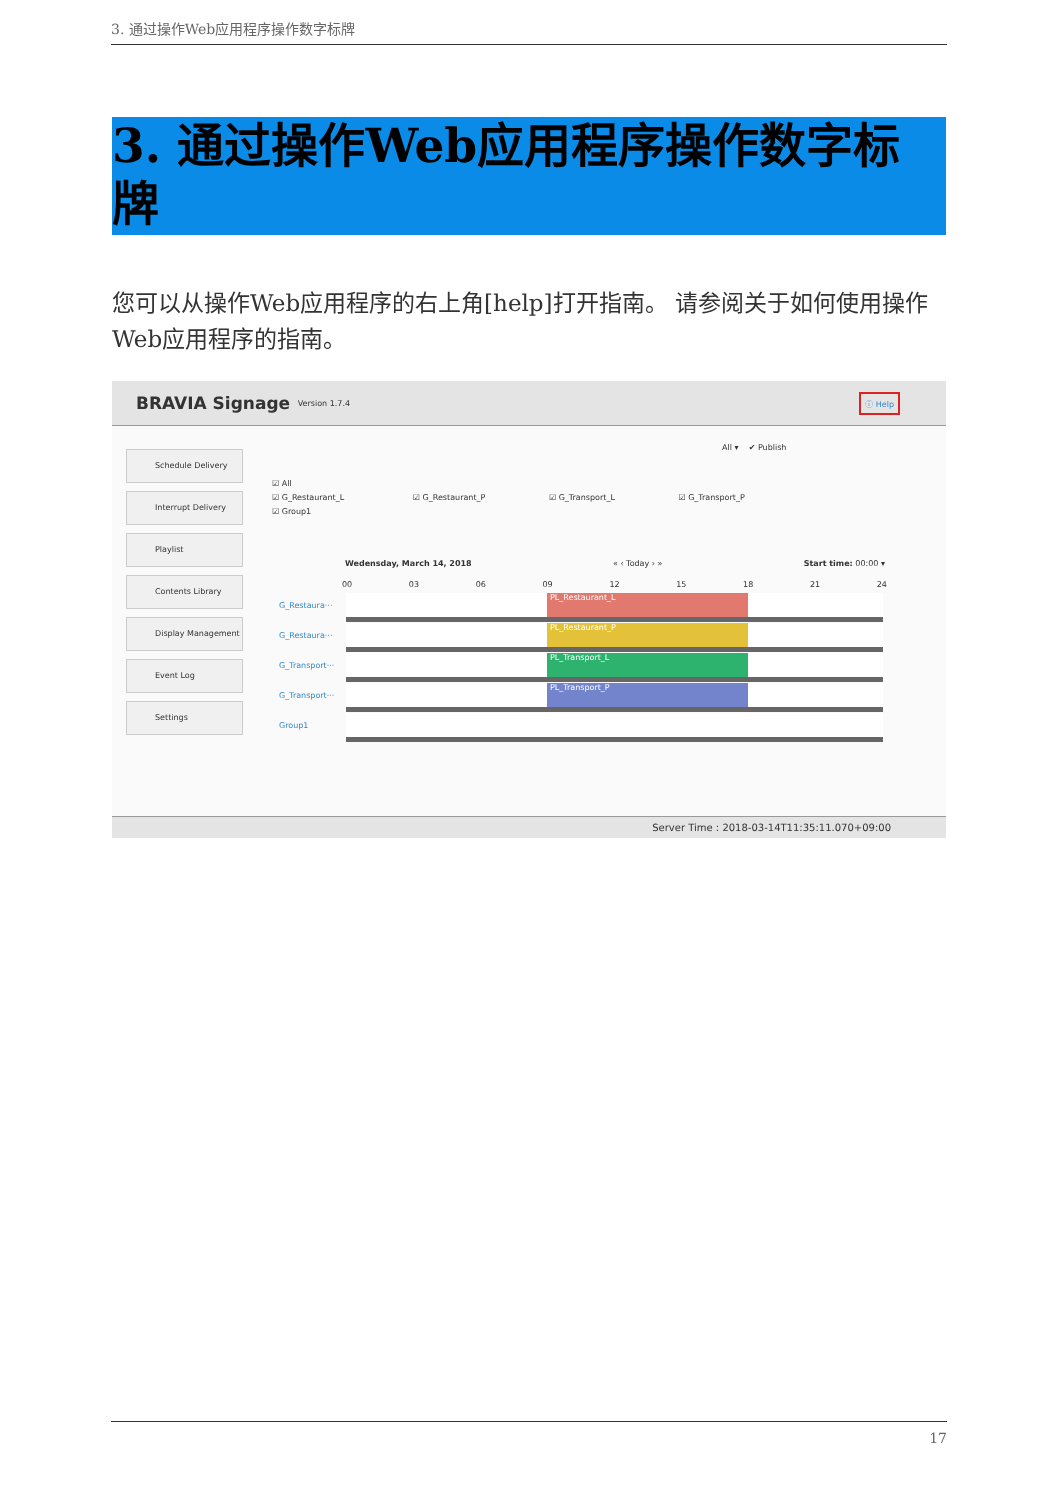3. 通过操作Web应用程序操作数字标牌
3. 通过操作Web应用程序操作数字标牌
您可以从操作Web应用程序的右上角[help]打开指南。 请参阅关于如何使用操作Web应用程序的指南。
BRAVIA Signage Version 1.7.4 ⓘ Help
Schedule Delivery
Interrupt Delivery
Playlist
Contents Library
Display Management
Event Log
Settings
All ▾ ✔ Publish
☑ All
☑ G_Restaurant_L ☑ G_Restaurant_P ☑ G_Transport_L ☑ G_Transport_P
☑ Group1
Wedensday, March 14, 2018 « ‹ Today › » Start time: 00:00 ▾
00 03 06 09 12 15 18 21 24
G_Restaura···
PL_Restaurant_L
G_Restaura···
PL_Restaurant_P
G_Transport···
PL_Transport_L
G_Transport···
PL_Transport_P
Group1
Server Time : 2018-03-14T11:35:11.070+09:00
17